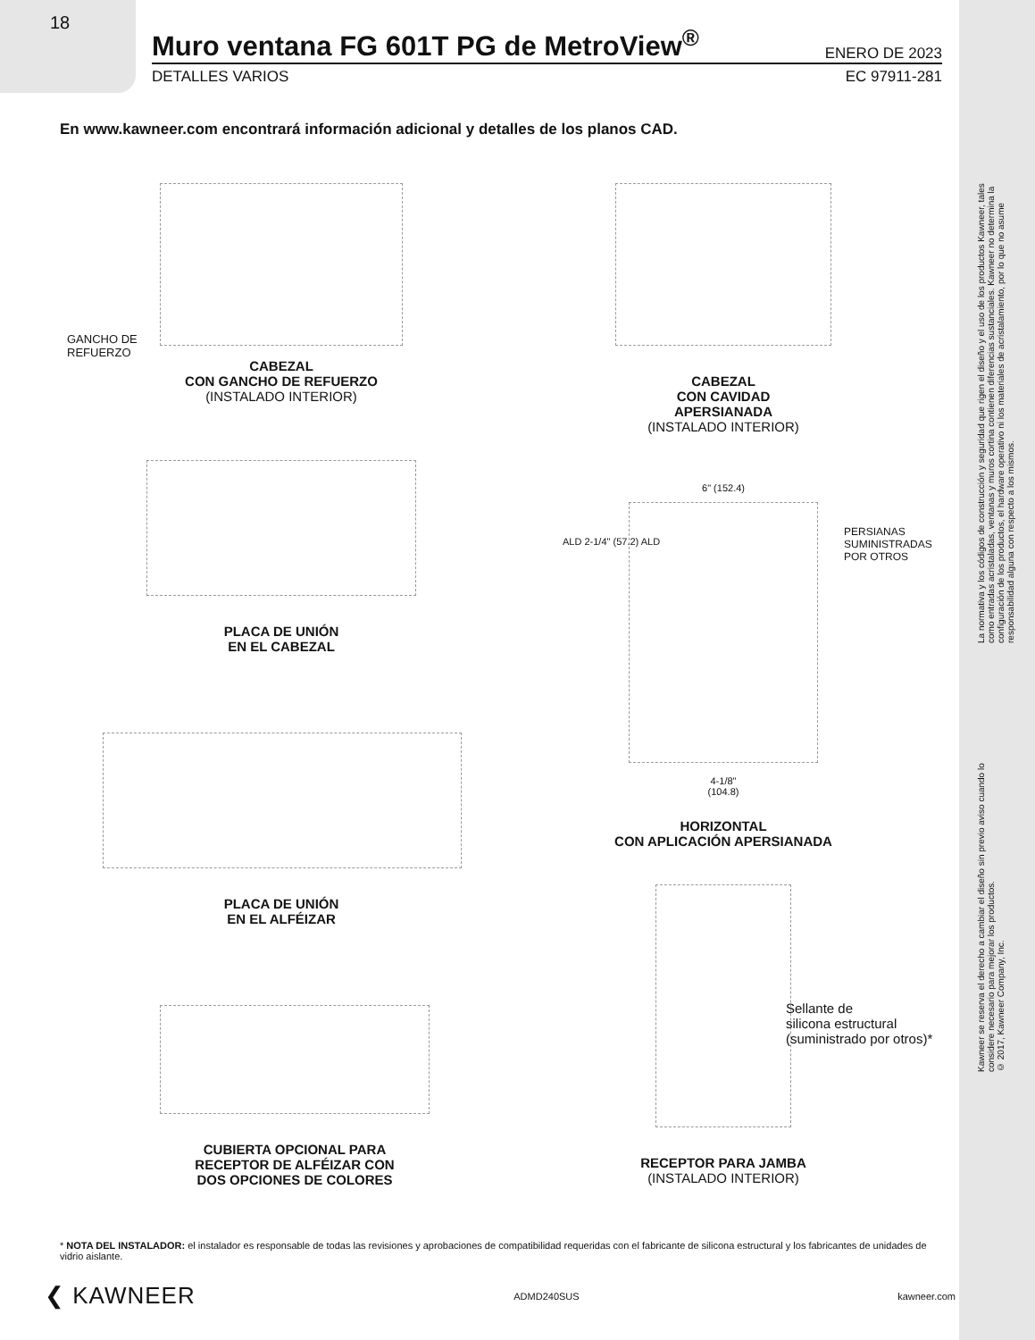18
Muro ventana FG 601T PG de MetroView<sup>®</sup>
ENERO DE 2023
DETALLES VARIOS EC 97911-281
En www.kawneer.com encontrará información adicional y detalles de los planos CAD.
GANCHO DE
REFUERZO
CABEZAL
CON GANCHO DE REFUERZO
(INSTALADO INTERIOR)
CABEZAL
CON CAVIDAD
APERSIANADA
(INSTALADO INTERIOR)
PLACA DE UNIÓN
EN EL CABEZAL
6" (152.4)
4-1/8"
(104.8)
HORIZONTAL
CON APLICACIÓN APERSIANADA
PERSIANAS
SUMINISTRADAS
POR OTROS
ALD 2-1/4" (57.2) ALD
PLACA DE UNIÓN
EN EL ALFÉIZAR
CUBIERTA OPCIONAL PARA
RECEPTOR DE ALFÉIZAR CON
DOS OPCIONES DE COLORES
RECEPTOR PARA JAMBA
(INSTALADO INTERIOR)
Sellante de
silicona estructural
(suministrado por otros)*
La normativa y los códigos de construcción y seguridad que rigen el diseño y el uso de los productos Kawneer, tales como entradas acristaladas, ventanas y muros cortina contienen diferencias sustanciales. Kawneer no determina la configuración de los productos, el hardware operativo ni los materiales de acristalamiento, por lo que no asume responsabilidad alguna con respecto a los mismos.
Kawneer se reserva el derecho a cambiar el diseño sin previo aviso cuando lo considere necesario para mejorar los productos.
© 2017, Kawneer Company, Inc.
* NOTA DEL INSTALADOR: el instalador es responsable de todas las revisiones y aprobaciones de compatibilidad requeridas con el fabricante de silicona estructural y los fabricantes de unidades de vidrio aislante.
❮ KAWNEER ADMD240SUS kawneer.com